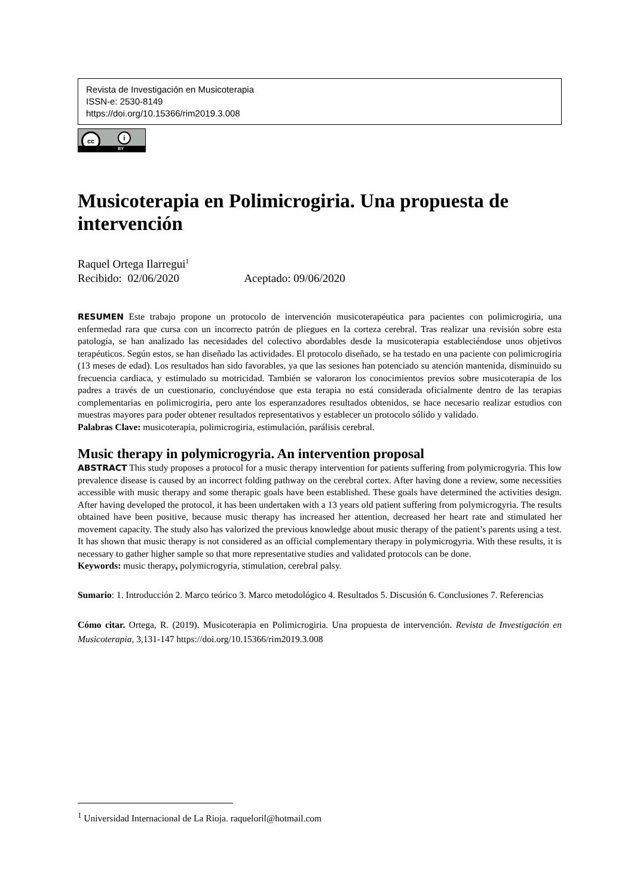Revista de Investigación en Musicoterapia
ISSN-e: 2530-8149
https://doi.org/10.15366/rim2019.3.008
cc i
BY
Musicoterapia en Polimicrogiria. Una propuesta de intervención
Raquel Ortega Ilarregui<sup>1</sup>
Recibido: 02/06/2020 Aceptado: 09/06/2020
RESUMEN Este trabajo propone un protocolo de intervención musicoterapéutica para pacientes con polimicrogiria, una enfermedad rara que cursa con un incorrecto patrón de pliegues en la corteza cerebral. Tras realizar una revisión sobre esta patología, se han analizado las necesidades del colectivo abordables desde la musicoterapia estableciéndose unos objetivos terapéuticos. Según estos, se han diseñado las actividades. El protocolo diseñado, se ha testado en una paciente con polimicrogiria (13 meses de edad). Los resultados han sido favorables, ya que las sesiones han potenciado su atención mantenida, disminuido su frecuencia cardiaca, y estimulado su motricidad. También se valoraron los conocimientos previos sobre musicoterapia de los padres a través de un cuestionario, concluyéndose que esta terapia no está considerada oficialmente dentro de las terapias complementarias en polimicrogiria, pero ante los esperanzadores resultados obtenidos, se hace necesario realizar estudios con muestras mayores para poder obtener resultados representativos y establecer un protocolo sólido y validado.
Palabras Clave: musicoterapia, polimicrogiria, estimulación, parálisis cerebral.
Music therapy in polymicrogyria. An intervention proposal
ABSTRACT This study proposes a protocol for a music therapy intervention for patients suffering from polymicrogyria. This low prevalence disease is caused by an incorrect folding pathway on the cerebral cortex. After having done a review, some necessities accessible with music therapy and some therapic goals have been established. These goals have determined the activities design. After having developed the protocol, it has been undertaken with a 13 years old patient suffering from polymicrogyria. The results obtained have been positive, because music therapy has increased her attention, decreased her heart rate and stimulated her movement capacity. The study also has valorized the previous knowledge about music therapy of the patient’s parents using a test. It has shown that music therapy is not considered as an official complementary therapy in polymicrogyria. With these results, it is necessary to gather higher sample so that more representative studies and validated protocols can be done.
Keywords: music therapy, polymicrogyria, stimulation, cerebral palsy.
Sumario: 1. Introducción 2. Marco teórico 3. Marco metodológico 4. Resultados 5. Discusión 6. Conclusiones 7. Referencias
Cómo citar. Ortega, R. (2019). Musicoterapia en Polimicrogiria. Una propuesta de intervención. Revista de Investigación en Musicoterapia, 3,131-147 https://doi.org/10.15366/rim2019.3.008
<sup>1</sup> Universidad Internacional de La Rioja. raqueloril@hotmail.com